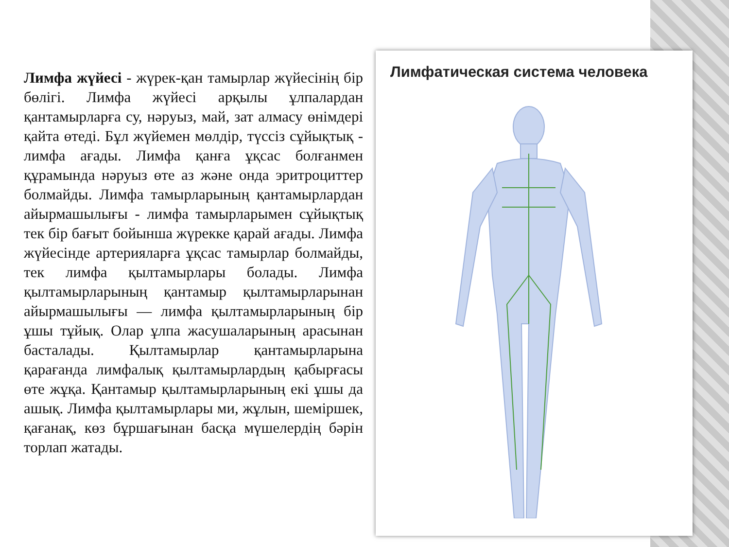Лимфа жүйесі - жүрек-қан тамырлар жүйесінің бір бөлігі. Лимфа жүйесі арқылы ұлпалардан қантамырларға су, нәруыз, май, зат алмасу өнімдері қайта өтеді. Бұл жүйемен мөлдір, түссіз сұйықтық - лимфа ағады. Лимфа қанға ұқсас болғанмен құрамында нәруыз өте аз және онда эритроциттер болмайды. Лимфа тамырларының қантамырлардан айырмашылығы - лимфа тамырларымен сұйықтық тек бір бағыт бойынша жүрекке қарай ағады. Лимфа жүйесінде артерияларға ұқсас тамырлар болмайды, тек лимфа қылтамырлары болады. Лимфа қылтамырларының қантамыр қылтамырларынан айырмашылығы — лимфа қылтамырларының бір ұшы тұйық. Олар ұлпа жасушаларының арасынан басталады. Қылтамырлар қантамырларына қарағанда лимфалық қылтамырлардың қабырғасы өте жұқа. Қантамыр қылтамырларының екі ұшы да ашық. Лимфа қылтамырлары ми, жұлын, шеміршек, қағанақ, көз бұршағынан басқа мүшелердің бәрін торлап жатады.
Лимфатическая система человека